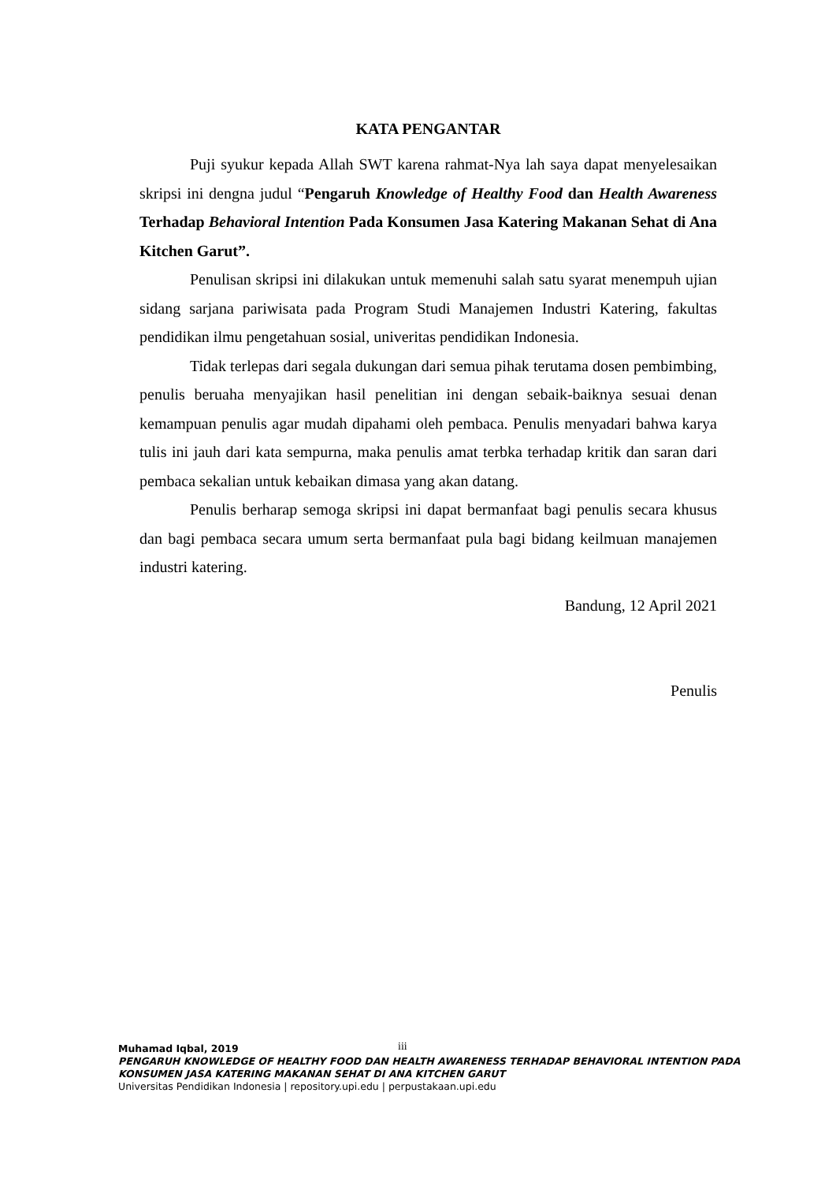KATA PENGANTAR
Puji syukur kepada Allah SWT karena rahmat-Nya lah saya dapat menyelesaikan skripsi ini dengna judul “Pengaruh Knowledge of Healthy Food dan Health Awareness Terhadap Behavioral Intention Pada Konsumen Jasa Katering Makanan Sehat di Ana Kitchen Garut”.
Penulisan skripsi ini dilakukan untuk memenuhi salah satu syarat menempuh ujian sidang sarjana pariwisata pada Program Studi Manajemen Industri Katering, fakultas pendidikan ilmu pengetahuan sosial, univeritas pendidikan Indonesia.
Tidak terlepas dari segala dukungan dari semua pihak terutama dosen pembimbing, penulis beruaha menyajikan hasil penelitian ini dengan sebaik-baiknya sesuai denan kemampuan penulis agar mudah dipahami oleh pembaca. Penulis menyadari bahwa karya tulis ini jauh dari kata sempurna, maka penulis amat terbka terhadap kritik dan saran dari pembaca sekalian untuk kebaikan dimasa yang akan datang.
Penulis berharap semoga skripsi ini dapat bermanfaat bagi penulis secara khusus dan bagi pembaca secara umum serta bermanfaat pula bagi bidang keilmuan manajemen industri katering.
Bandung, 12 April 2021
Penulis
iii
Muhamad Iqbal, 2019
PENGARUH KNOWLEDGE OF HEALTHY FOOD DAN HEALTH AWARENESS TERHADAP BEHAVIORAL INTENTION PADA KONSUMEN JASA KATERING MAKANAN SEHAT DI ANA KITCHEN GARUT
Universitas Pendidikan Indonesia | repository.upi.edu | perpustakaan.upi.edu